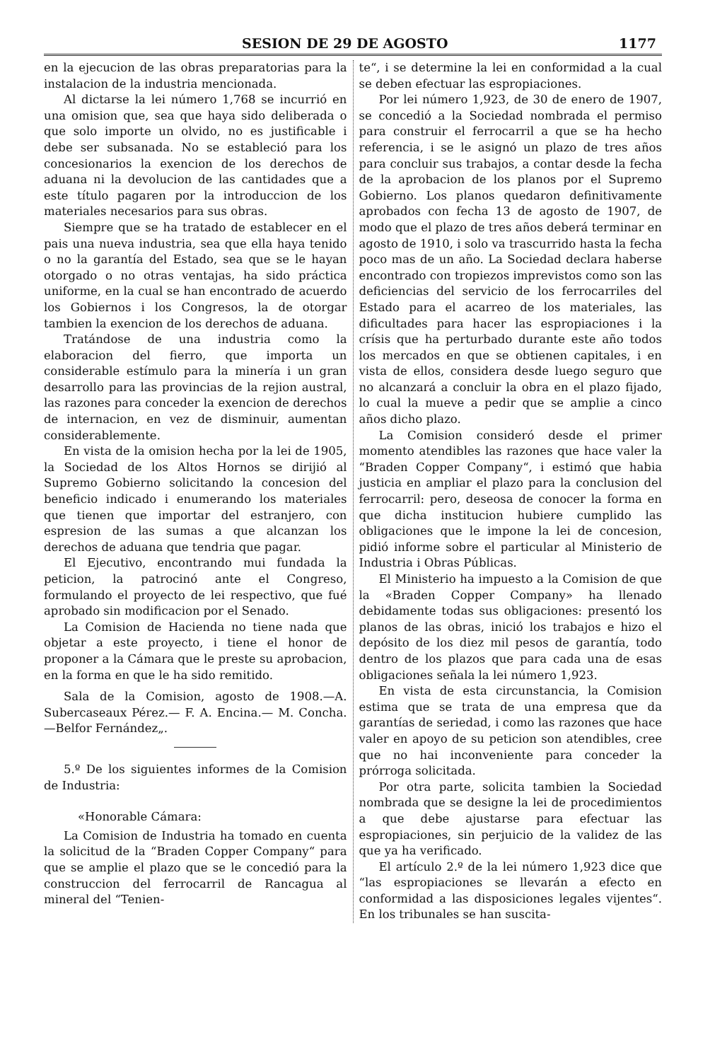SESION DE 29 DE AGOSTO 1177
en la ejecucion de las obras preparatorias para la instalacion de la industria mencionada.
Al dictarse la lei número 1,768 se incurrió en una omision que, sea que haya sido deliberada o que solo importe un olvido, no es justificable i debe ser subsanada. No se estableció para los concesionarios la exencion de los derechos de aduana ni la devolucion de las cantidades que a este título pagaren por la introduccion de los materiales necesarios para sus obras.
Siempre que se ha tratado de establecer en el pais una nueva industria, sea que ella haya tenido o no la garantía del Estado, sea que se le hayan otorgado o no otras ventajas, ha sido práctica uniforme, en la cual se han encontrado de acuerdo los Gobiernos i los Congresos, la de otorgar tambien la exencion de los derechos de aduana.
Tratándose de una industria como la elaboracion del fierro, que importa un considerable estímulo para la minería i un gran desarrollo para las provincias de la rejion austral, las razones para conceder la exencion de derechos de internacion, en vez de disminuir, aumentan considerablemente.
En vista de la omision hecha por la lei de 1905, la Sociedad de los Altos Hornos se dirijió al Supremo Gobierno solicitando la concesion del beneficio indicado i enumerando los materiales que tienen que importar del estranjero, con espresion de las sumas a que alcanzan los derechos de aduana que tendria que pagar.
El Ejecutivo, encontrando mui fundada la peticion, la patrocinó ante el Congreso, formulando el proyecto de lei respectivo, que fué aprobado sin modificacion por el Senado.
La Comision de Hacienda no tiene nada que objetar a este proyecto, i tiene el honor de proponer a la Cámara que le preste su aprobacion, en la forma en que le ha sido remitido.
Sala de la Comision, agosto de 1908.—A. Subercaseaux Pérez.— F. A. Encina.— M. Concha.—Belfor Fernández„.
5.º De los siguientes informes de la Comision de Industria:
«Honorable Cámara:
La Comision de Industria ha tomado en cuenta la solicitud de la “Braden Copper Company“ para que se amplie el plazo que se le concedió para la construccion del ferrocarril de Rancagua al mineral del “Tenien-
te“, i se determine la lei en conformidad a la cual se deben efectuar las espropiaciones.
Por lei número 1,923, de 30 de enero de 1907, se concedió a la Sociedad nombrada el permiso para construir el ferrocarril a que se ha hecho referencia, i se le asignó un plazo de tres años para concluir sus trabajos, a contar desde la fecha de la aprobacion de los planos por el Supremo Gobierno. Los planos quedaron definitivamente aprobados con fecha 13 de agosto de 1907, de modo que el plazo de tres años deberá terminar en agosto de 1910, i solo va trascurrido hasta la fecha poco mas de un año. La Sociedad declara haberse encontrado con tropiezos imprevistos como son las deficiencias del servicio de los ferrocarriles del Estado para el acarreo de los materiales, las dificultades para hacer las espropiaciones i la crísis que ha perturbado durante este año todos los mercados en que se obtienen capitales, i en vista de ellos, considera desde luego seguro que no alcanzará a concluir la obra en el plazo fijado, lo cual la mueve a pedir que se amplie a cinco años dicho plazo.
La Comision consideró desde el primer momento atendibles las razones que hace valer la “Braden Copper Company“, i estimó que habia justicia en ampliar el plazo para la conclusion del ferrocarril: pero, deseosa de conocer la forma en que dicha institucion hubiere cumplido las obligaciones que le impone la lei de concesion, pidió informe sobre el particular al Ministerio de Industria i Obras Públicas.
El Ministerio ha impuesto a la Comision de que la «Braden Copper Company» ha llenado debidamente todas sus obligaciones: presentó los planos de las obras, inició los trabajos e hizo el depósito de los diez mil pesos de garantía, todo dentro de los plazos que para cada una de esas obligaciones señala la lei número 1,923.
En vista de esta circunstancia, la Comision estima que se trata de una empresa que da garantías de seriedad, i como las razones que hace valer en apoyo de su peticion son atendibles, cree que no hai inconveniente para conceder la prórroga solicitada.
Por otra parte, solicita tambien la Sociedad nombrada que se designe la lei de procedimientos a que debe ajustarse para efectuar las espropiaciones, sin perjuicio de la validez de las que ya ha verificado.
El artículo 2.º de la lei número 1,923 dice que “las espropiaciones se llevarán a efecto en conformidad a las disposiciones legales vijentes“. En los tribunales se han suscita-